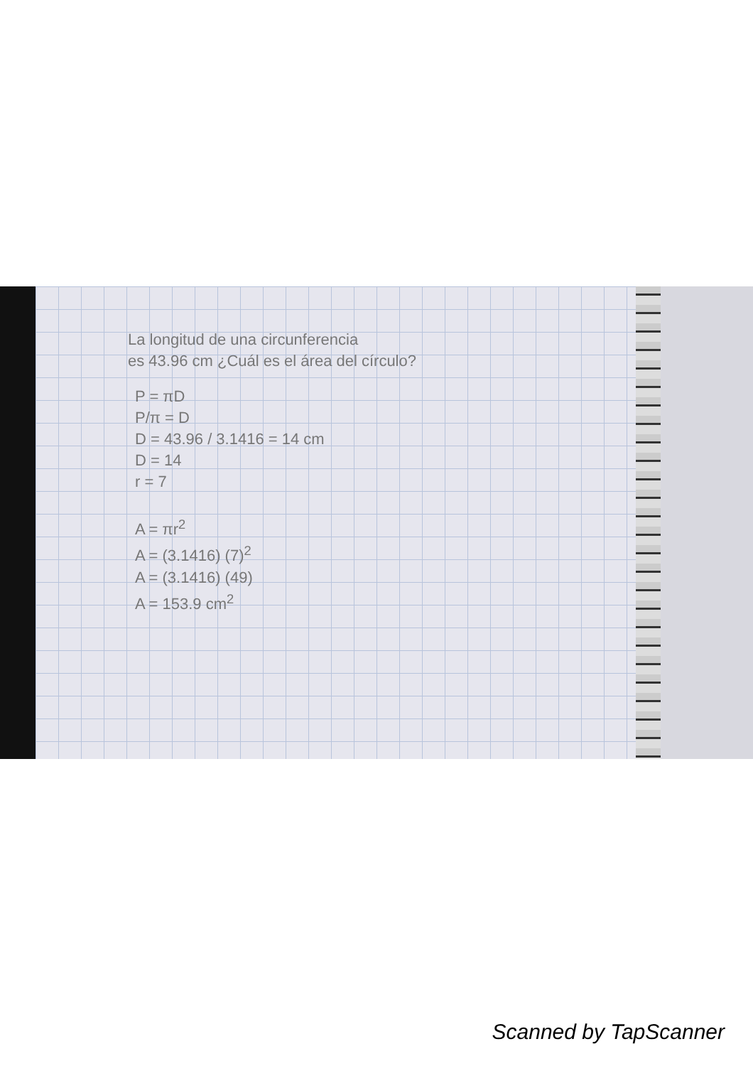La longitud de una circunferencia
es 43.96 cm ¿Cuál es el área del círculo?
P = πD
P/π = D
D = 43.96 / 3.1416 = 14 cm
D = 14
r = 7
A = πr<sup>2</sup>
A = (3.1416) (7)<sup>2</sup>
A = (3.1416) (49)
A = 153.9 cm<sup>2</sup>
Scanned by TapScanner